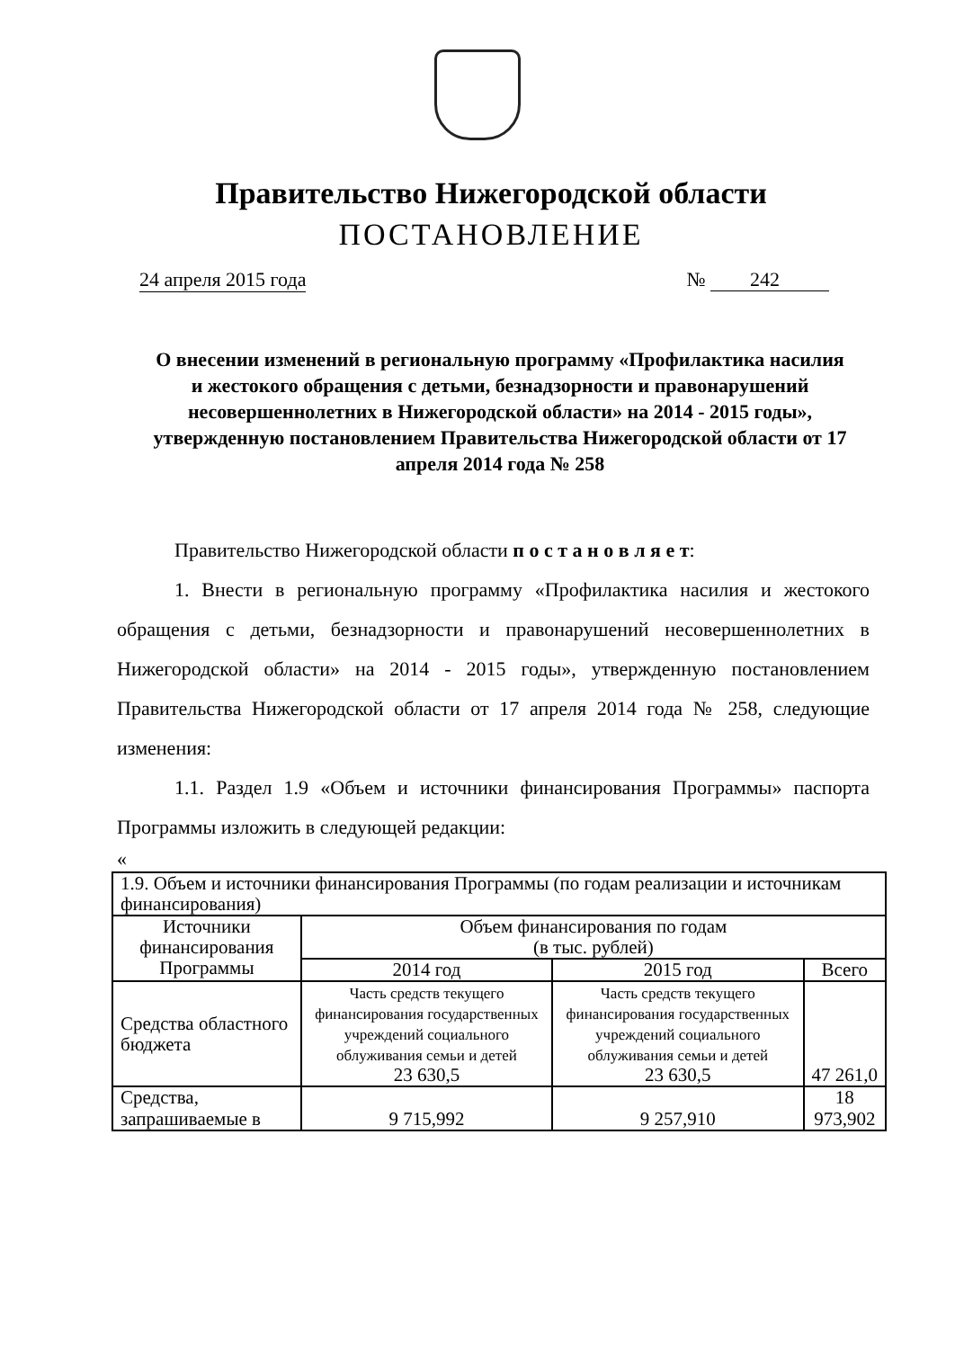Правительство Нижегородской области
ПОСТАНОВЛЕНИЕ
24 апреля 2015 года № 242
О внесении изменений в региональную программу «Профилактика насилия и жестокого обращения с детьми, безнадзорности и правонарушений несовершеннолетних в Нижегородской области» на 2014 - 2015 годы», утвержденную постановлением Правительства Нижегородской области от 17 апреля 2014 года № 258
Правительство Нижегородской области п о с т а н о в л я е т:
1. Внести в региональную программу «Профилактика насилия и жестокого обращения с детьми, безнадзорности и правонарушений несовершеннолетних в Нижегородской области» на 2014 - 2015 годы», утвержденную постановлением Правительства Нижегородской области от 17 апреля 2014 года № 258, следующие изменения:
1.1. Раздел 1.9 «Объем и источники финансирования Программы» паспорта Программы изложить в следующей редакции:
«
| 1.9. Объем и источники финансирования Программы (по годам реализации и источникам финансирования) | | | |
| Источники финансирования Программы | Объем финансирования по годам (в тыс. рублей) | | |
| | 2014 год | 2015 год | Всего |
| Средства областного бюджета | Часть средств текущего финансирования государственных учреждений социального облуживания семьи и детей 23 630,5 | Часть средств текущего финансирования государственных учреждений социального облуживания семьи и детей 23 630,5 | 47 261,0 |
| Средства, запрашиваемые в | 9 715,992 | 9 257,910 | 18 973,902 |